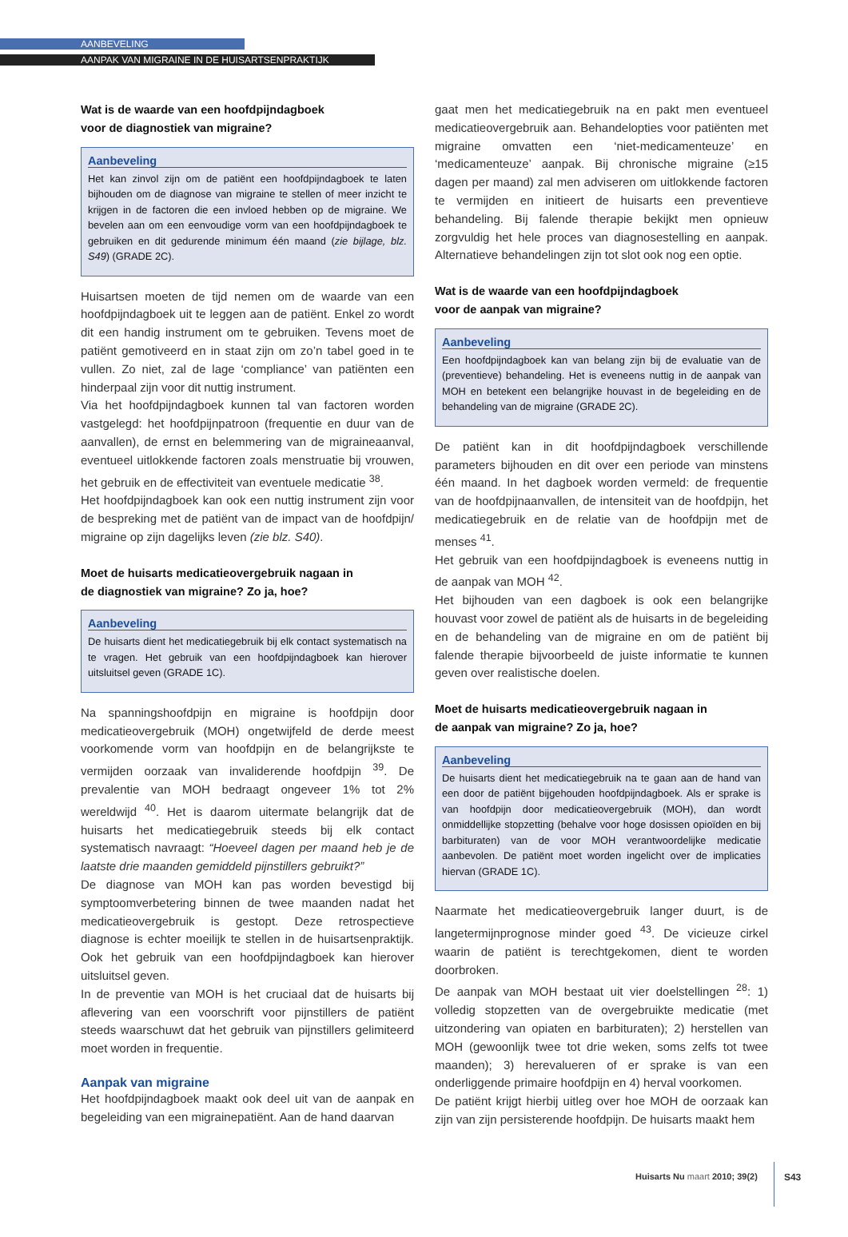AANBEVELING
AANPAK VAN MIGRAINE IN DE HUISARTSENPRAKTIJK
Wat is de waarde van een hoofdpijndagboek
voor de diagnostiek van migraine?
Aanbeveling
Het kan zinvol zijn om de patiënt een hoofdpijndagboek te laten bijhouden om de diagnose van migraine te stellen of meer inzicht te krijgen in de factoren die een invloed hebben op de migraine. We bevelen aan om een eenvoudige vorm van een hoofdpijndagboek te gebruiken en dit gedurende minimum één maand (zie bijlage, blz. S49) (GRADE 2C).
Huisartsen moeten de tijd nemen om de waarde van een hoofdpijndagboek uit te leggen aan de patiënt. Enkel zo wordt dit een handig instrument om te gebruiken. Tevens moet de patiënt gemotiveerd en in staat zijn om zo’n tabel goed in te vullen. Zo niet, zal de lage ‘compliance’ van patiënten een hinderpaal zijn voor dit nuttig instrument.
Via het hoofdpijndagboek kunnen tal van factoren worden vastgelegd: het hoofdpijnpatroon (frequentie en duur van de aanvallen), de ernst en belemmering van de migraineaanval, eventueel uitlokkende factoren zoals menstruatie bij vrouwen, het gebruik en de effectiviteit van eventuele medicatie <sup>38</sup>.
Het hoofdpijndagboek kan ook een nuttig instrument zijn voor de bespreking met de patiënt van de impact van de hoofdpijn/ migraine op zijn dagelijks leven (zie blz. S40).
Moet de huisarts medicatieovergebruik nagaan in
de diagnostiek van migraine? Zo ja, hoe?
Aanbeveling
De huisarts dient het medicatiegebruik bij elk contact systematisch na te vragen. Het gebruik van een hoofdpijndagboek kan hierover uitsluitsel geven (GRADE 1C).
Na spanningshoofdpijn en migraine is hoofdpijn door medicatieovergebruik (MOH) ongetwijfeld de derde meest voorkomende vorm van hoofdpijn en de belangrijkste te vermijden oorzaak van invaliderende hoofdpijn <sup>39</sup>. De prevalentie van MOH bedraagt ongeveer 1% tot 2% wereldwijd <sup>40</sup>. Het is daarom uitermate belangrijk dat de huisarts het medicatiegebruik steeds bij elk contact systematisch navraagt: “Hoeveel dagen per maand heb je de laatste drie maanden gemiddeld pijnstillers gebruikt?”
De diagnose van MOH kan pas worden bevestigd bij symptoomverbetering binnen de twee maanden nadat het medicatieovergebruik is gestopt. Deze retrospectieve diagnose is echter moeilijk te stellen in de huisartsenpraktijk. Ook het gebruik van een hoofdpijndagboek kan hierover uitsluitsel geven.
In de preventie van MOH is het cruciaal dat de huisarts bij aflevering van een voorschrift voor pijnstillers de patiënt steeds waarschuwt dat het gebruik van pijnstillers gelimiteerd moet worden in frequentie.
Aanpak van migraine
Het hoofdpijndagboek maakt ook deel uit van de aanpak en begeleiding van een migrainepatiënt. Aan de hand daarvan
gaat men het medicatiegebruik na en pakt men eventueel medicatieovergebruik aan. Behandelopties voor patiënten met migraine omvatten een ‘niet-medicamenteuze’ en ‘medicamenteuze’ aanpak. Bij chronische migraine (≥15 dagen per maand) zal men adviseren om uitlokkende factoren te vermijden en initieert de huisarts een preventieve behandeling. Bij falende therapie bekijkt men opnieuw zorgvuldig het hele proces van diagnosestelling en aanpak. Alternatieve behandelingen zijn tot slot ook nog een optie.
Wat is de waarde van een hoofdpijndagboek
voor de aanpak van migraine?
Aanbeveling
Een hoofdpijndagboek kan van belang zijn bij de evaluatie van de (preventieve) behandeling. Het is eveneens nuttig in de aanpak van MOH en betekent een belangrijke houvast in de begeleiding en de behandeling van de migraine (GRADE 2C).
De patiënt kan in dit hoofdpijndagboek verschillende parameters bijhouden en dit over een periode van minstens één maand. In het dagboek worden vermeld: de frequentie van de hoofdpijnaanvallen, de intensiteit van de hoofdpijn, het medicatiegebruik en de relatie van de hoofdpijn met de menses <sup>41</sup>.
Het gebruik van een hoofdpijndagboek is eveneens nuttig in de aanpak van MOH <sup>42</sup>.
Het bijhouden van een dagboek is ook een belangrijke houvast voor zowel de patiënt als de huisarts in de begeleiding en de behandeling van de migraine en om de patiënt bij falende therapie bijvoorbeeld de juiste informatie te kunnen geven over realistische doelen.
Moet de huisarts medicatieovergebruik nagaan in
de aanpak van migraine? Zo ja, hoe?
Aanbeveling
De huisarts dient het medicatiegebruik na te gaan aan de hand van een door de patiënt bijgehouden hoofdpijndagboek. Als er sprake is van hoofdpijn door medicatieovergebruik (MOH), dan wordt onmiddellijke stopzetting (behalve voor hoge dosissen opioïden en bij barbituraten) van de voor MOH verantwoordelijke medicatie aanbevolen. De patiënt moet worden ingelicht over de implicaties hiervan (GRADE 1C).
Naarmate het medicatieovergebruik langer duurt, is de langetermijnprognose minder goed <sup>43</sup>. De vicieuze cirkel waarin de patiënt is terechtgekomen, dient te worden doorbroken.
De aanpak van MOH bestaat uit vier doelstellingen <sup>28</sup>: 1) volledig stopzetten van de overgebruikte medicatie (met uitzondering van opiaten en barbituraten); 2) herstellen van MOH (gewoonlijk twee tot drie weken, soms zelfs tot twee maanden); 3) herevalueren of er sprake is van een onderliggende primaire hoofdpijn en 4) herval voorkomen.
De patiënt krijgt hierbij uitleg over hoe MOH de oorzaak kan zijn van zijn persisterende hoofdpijn. De huisarts maakt hem
Huisarts Nu maart 2010; 39(2) S43